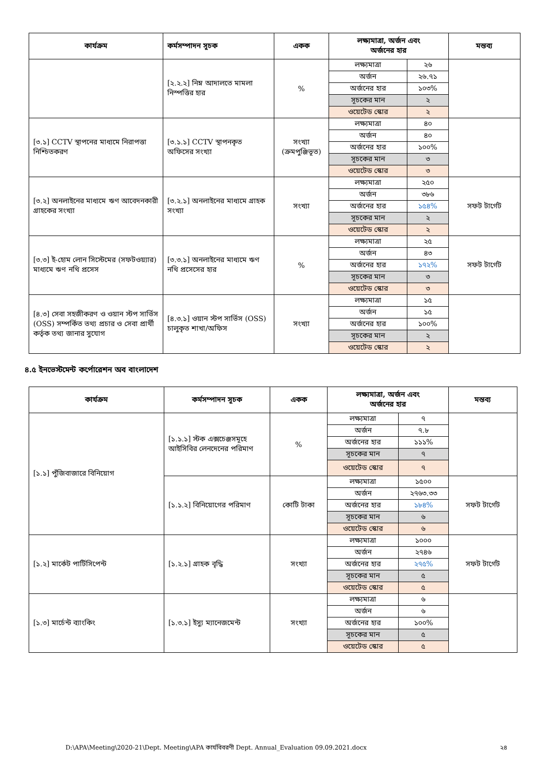| কার্যক্রম | কর্মসম্পাদন সূচক | একক | লক্ষ্যমাত্রা, অর্জন এবং অর্জনের হার | | মন্তব্য |
| --- | --- | --- | --- | --- | --- |
| | [২.২.২] নিম্ন আদালতে মামলা নিস্পত্তির হার | % | লক্ষ্যমাত্রা | ২৬ | |
| | | | অর্জন | ২৬.৭১ | |
| | | | অর্জনের হার | ১০৩% | |
| | | | সূচকের মান | ২ | |
| | | | ওয়েটেড স্কোর | ২ | |
| [৩.১] CCTV স্থাপনের মাধ্যমে নিরাপত্তা নিশ্চিতকরণ | [৩.১.১] CCTV স্থাপনকৃত অফিসের সংখ্যা | সংখ্যা (ক্রমপুঞ্জিভূত) | লক্ষ্যমাত্রা | ৪০ | |
| | | | অর্জন | ৪০ | |
| | | | অর্জনের হার | ১০০% | |
| | | | সূচকের মান | ৩ | |
| | | | ওয়েটেড স্কোর | ৩ | |
| [৩.২] অনলাইনের মাধ্যমে ঋণ আবেদনকারী গ্রাহকের সংখ্যা | [৩.২.১] অনলাইনের মাধ্যমে গ্রাহক সংখ্যা | সংখ্যা | লক্ষ্যমাত্রা | ২৫০ | সফট টার্গেট |
| | | | অর্জন | ৩৮৬ | |
| | | | অর্জনের হার | ১৫৪% | |
| | | | সূচকের মান | ২ | |
| | | | ওয়েটেড স্কোর | ২ | |
| [৩.৩] ই-হোম লোন সিস্টেমের (সফটওয়্যার) মাধ্যমে ঋণ নথি প্রসেস | [৩.৩.১] অনলাইনের মাধ্যমে ঋণ নথি প্রসেসের হার | % | লক্ষ্যমাত্রা | ২৫ | সফট টার্গেট |
| | | | অর্জন | ৪৩ | |
| | | | অর্জনের হার | ১৭২% | |
| | | | সূচকের মান | ৩ | |
| | | | ওয়েটেড স্কোর | ৩ | |
| [৪.৩] সেবা সহজীকরণ ও ওয়ান স্টপ সার্ভিস (OSS) সম্পর্কিত তথ্য প্রচার ও সেবা প্রার্থী কর্তৃক তথ্য জানার সুযোগ | [৪.৩.১] ওয়ান স্টপ সার্ভিস (OSS) চালুকৃত শাখা/অফিস | সংখ্যা | লক্ষ্যমাত্রা | ১৫ | |
| | | | অর্জন | ১৫ | |
| | | | অর্জনের হার | ১০০% | |
| | | | সূচকের মান | ২ | |
| | | | ওয়েটেড স্কোর | ২ | |
৪.৫ ইনভেস্টমেন্ট কর্পোরেশন অব বাংলাদেশ
| কার্যক্রম | কর্মসম্পাদন সূচক | একক | লক্ষ্যমাত্রা, অর্জন এবং অর্জনের হার | | মন্তব্য |
| --- | --- | --- | --- | --- | --- |
| [১.১] পুঁজিবাজারে বিনিয়োগ | [১.১.১] স্টক এক্সচেঞ্জসমূহে আইসিবির লেনদেনের পরিমাণ | % | লক্ষ্যমাত্রা | ৭ | |
| | | | অর্জন | ৭.৮ | |
| | | | অর্জনের হার | ১১১% | |
| | | | সূচকের মান | ৭ | |
| | | | ওয়েটেড স্কোর | ৭ | |
| | [১.১.২] বিনিয়োগের পরিমাণ | কোটি টাকা | লক্ষ্যমাত্রা | ১৫০০ | সফট টার্গেট |
| | | | অর্জন | ২৭৬৩.৩৩ | |
| | | | অর্জনের হার | ১৮৪% | |
| | | | সূচকের মান | ৬ | |
| | | | ওয়েটেড স্কোর | ৬ | |
| [১.২] মার্কেট পার্টিসিপেন্ট | [১.২.১] গ্রাহক বৃদ্ধি | সংখ্যা | লক্ষ্যমাত্রা | ১০০০ | সফট টার্গেট |
| | | | অর্জন | ২৭৪৬ | |
| | | | অর্জনের হার | ২৭৫% | |
| | | | সূচকের মান | ৫ | |
| | | | ওয়েটেড স্কোর | ৫ | |
| [১.৩] মার্চেন্ট ব্যাংকিং | [১.৩.১] ইস্যু ম্যানেজমেন্ট | সংখ্যা | লক্ষ্যমাত্রা | ৬ | |
| | | | অর্জন | ৬ | |
| | | | অর্জনের হার | ১০০% | |
| | | | সূচকের মান | ৫ | |
| | | | ওয়েটেড স্কোর | ৫ | |
D:\APA\Meeting\2020-21\Dept. Meeting\APA কার্যবিবরণী Dept. Annual_Evaluation 09.09.2021.docx ২৪